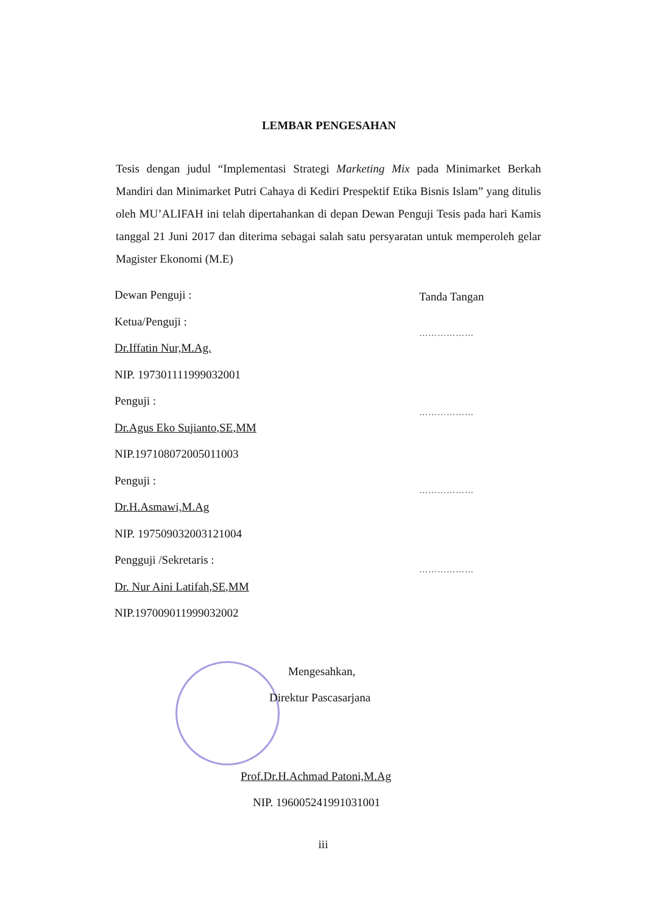LEMBAR PENGESAHAN
Tesis dengan judul “Implementasi Strategi Marketing Mix pada Minimarket Berkah Mandiri dan Minimarket Putri Cahaya di Kediri Prespektif Etika Bisnis Islam” yang ditulis oleh MU’ALIFAH ini telah dipertahankan di depan Dewan Penguji Tesis pada hari Kamis tanggal 21 Juni 2017 dan diterima sebagai salah satu persyaratan untuk memperoleh gelar Magister Ekonomi (M.E)
Dewan Penguji :
Ketua/Penguji :
Dr.Iffatin Nur,M.Ag.
NIP. 197301111999032001
Penguji :
Dr.Agus Eko Sujianto,SE,MM
NIP.197108072005011003
Penguji :
Dr.H.Asmawi,M.Ag
NIP. 197509032003121004
Pengguji /Sekretaris :
Dr. Nur Aini Latifah,SE,MM
NIP.197009011999032002
Tanda Tangan
………………
………………
………………
………………
Mengesahkan,
Direktur Pascasarjana
Prof.Dr.H.Achmad Patoni,M.Ag
NIP. 196005241991031001
iii